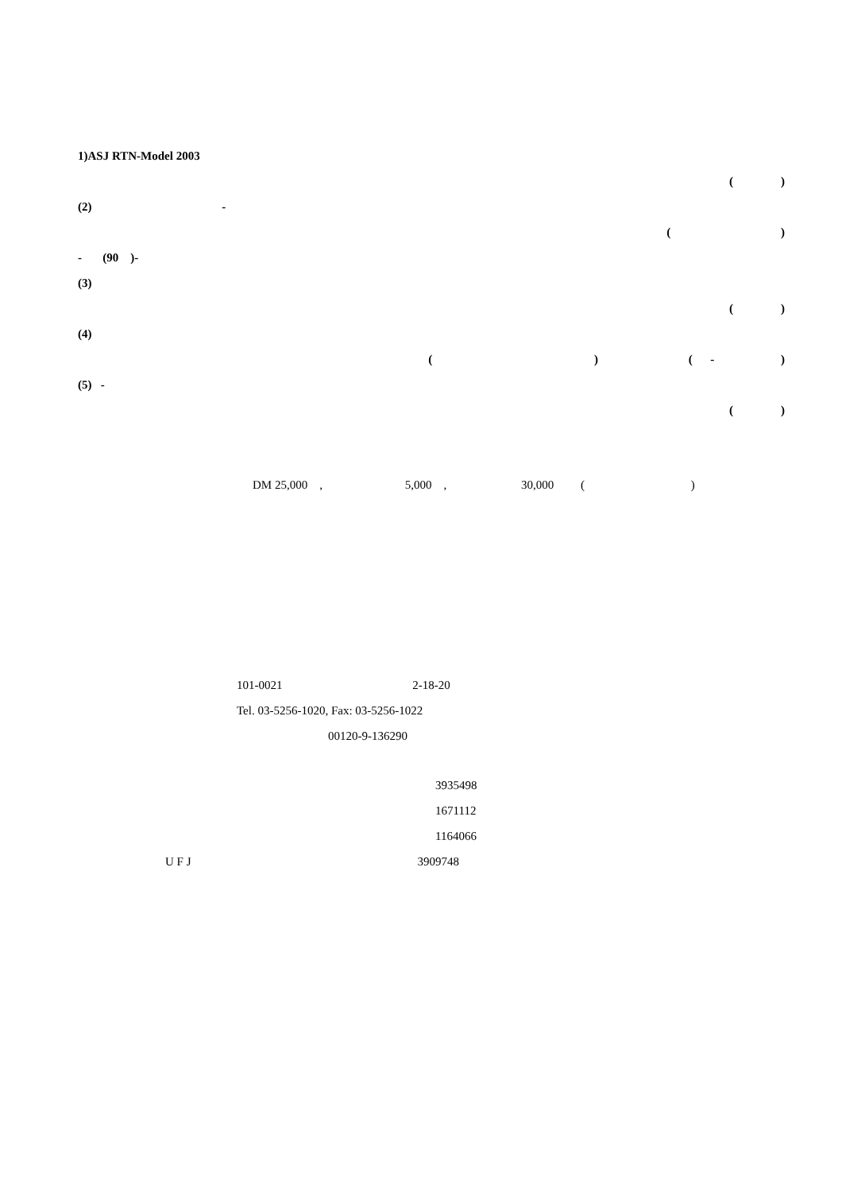1)ASJ RTN-Model 2003
( )
(2) -
( )
- (90 )-
(3)
( )
(4)
( ) ( - )
(5) -
( )
DM 25,000 , 5,000 , 30,000 ( )
101-0021 2-18-20
Tel. 03-5256-1020, Fax: 03-5256-1022
00120-9-136290
3935498
1671112
1164066
U F J 3909748